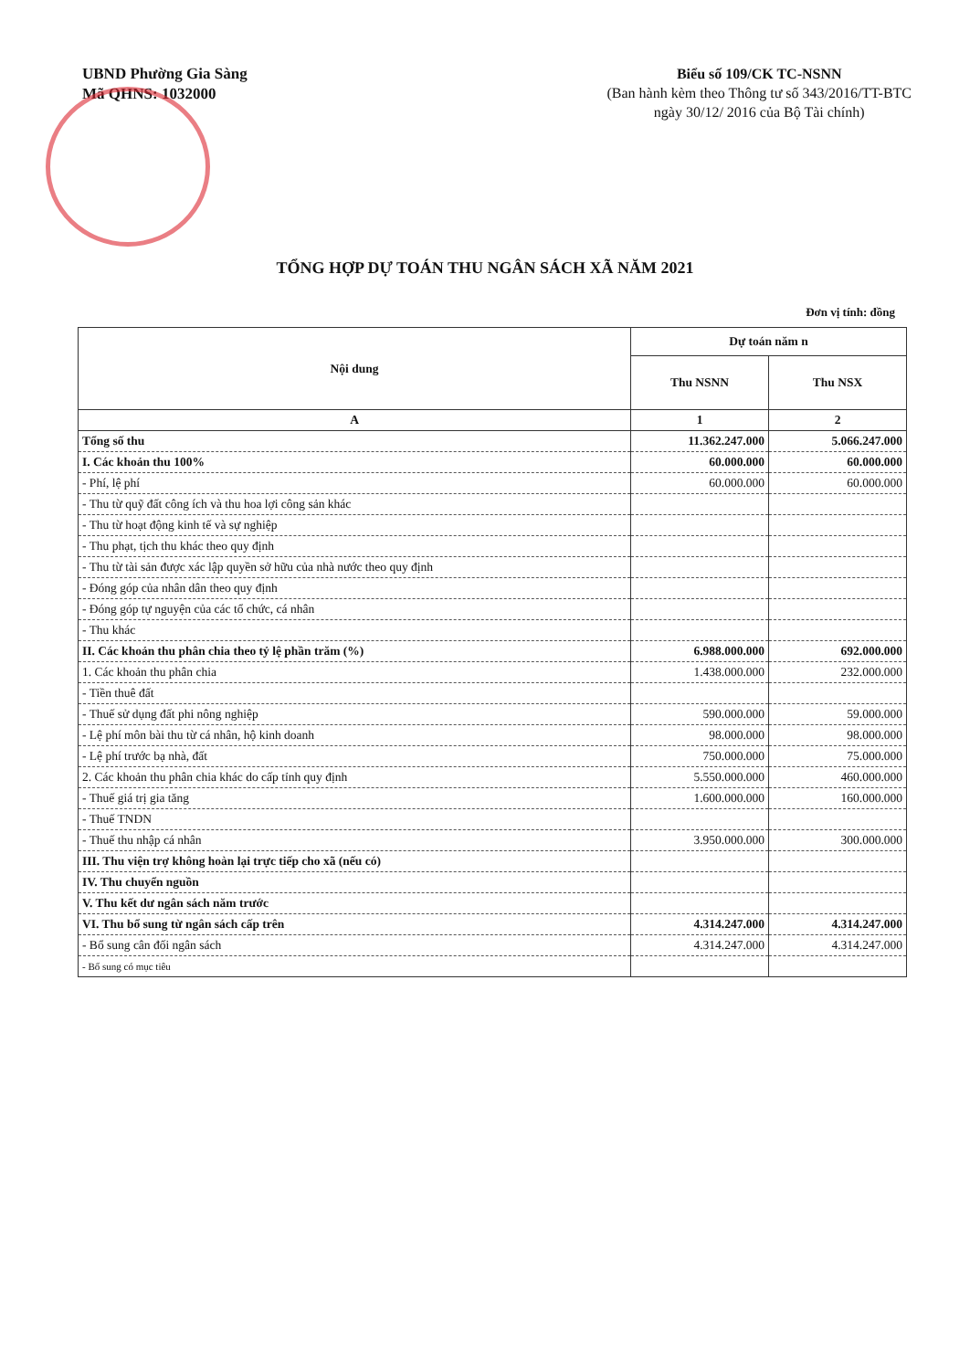UBND Phường Gia Sàng
Mã QHNS: 1032000
Biểu số 109/CK TC-NSNN
(Ban hành kèm theo Thông tư số 343/2016/TT-BTC
ngày 30/12/ 2016 của Bộ Tài chính)
TỔNG HỢP DỰ TOÁN THU NGÂN SÁCH XÃ NĂM 2021
Đơn vị tính: đồng
| Nội dung | Dự toán năm n | |
| --- | --- | --- |
| | Thu NSNN | Thu NSX |
| A | 1 | 2 |
| Tổng số thu | 11.362.247.000 | 5.066.247.000 |
| I. Các khoản thu 100% | 60.000.000 | 60.000.000 |
| - Phí, lệ phí | 60.000.000 | 60.000.000 |
| - Thu từ quỹ đất công ích và thu hoa lợi công sản khác | | |
| - Thu từ hoạt động kinh tế và sự nghiệp | | |
| - Thu phạt, tịch thu khác theo quy định | | |
| - Thu từ tài sản được xác lập quyền sở hữu của nhà nước theo quy định | | |
| - Đóng góp của nhân dân theo quy định | | |
| - Đóng góp tự nguyện của các tổ chức, cá nhân | | |
| - Thu khác | | |
| II. Các khoản thu phân chia theo tỷ lệ phần trăm (%) | 6.988.000.000 | 692.000.000 |
| 1. Các khoản thu phân chia | 1.438.000.000 | 232.000.000 |
| - Tiền thuê đất | | |
| - Thuế sử dụng đất phi nông nghiệp | 590.000.000 | 59.000.000 |
| - Lệ phí môn bài thu từ cá nhân, hộ kinh doanh | 98.000.000 | 98.000.000 |
| - Lệ phí trước bạ nhà, đất | 750.000.000 | 75.000.000 |
| 2. Các khoản thu phân chia khác do cấp tỉnh quy định | 5.550.000.000 | 460.000.000 |
| - Thuế giá trị gia tăng | 1.600.000.000 | 160.000.000 |
| - Thuế TNDN | | |
| - Thuế thu nhập cá nhân | 3.950.000.000 | 300.000.000 |
| III. Thu viện trợ không hoàn lại trực tiếp cho xã (nếu có) | | |
| IV. Thu chuyển nguồn | | |
| V. Thu kết dư ngân sách năm trước | | |
| VI. Thu bổ sung từ ngân sách cấp trên | 4.314.247.000 | 4.314.247.000 |
| - Bổ sung cân đối ngân sách | 4.314.247.000 | 4.314.247.000 |
| - Bổ sung có mục tiêu | | |